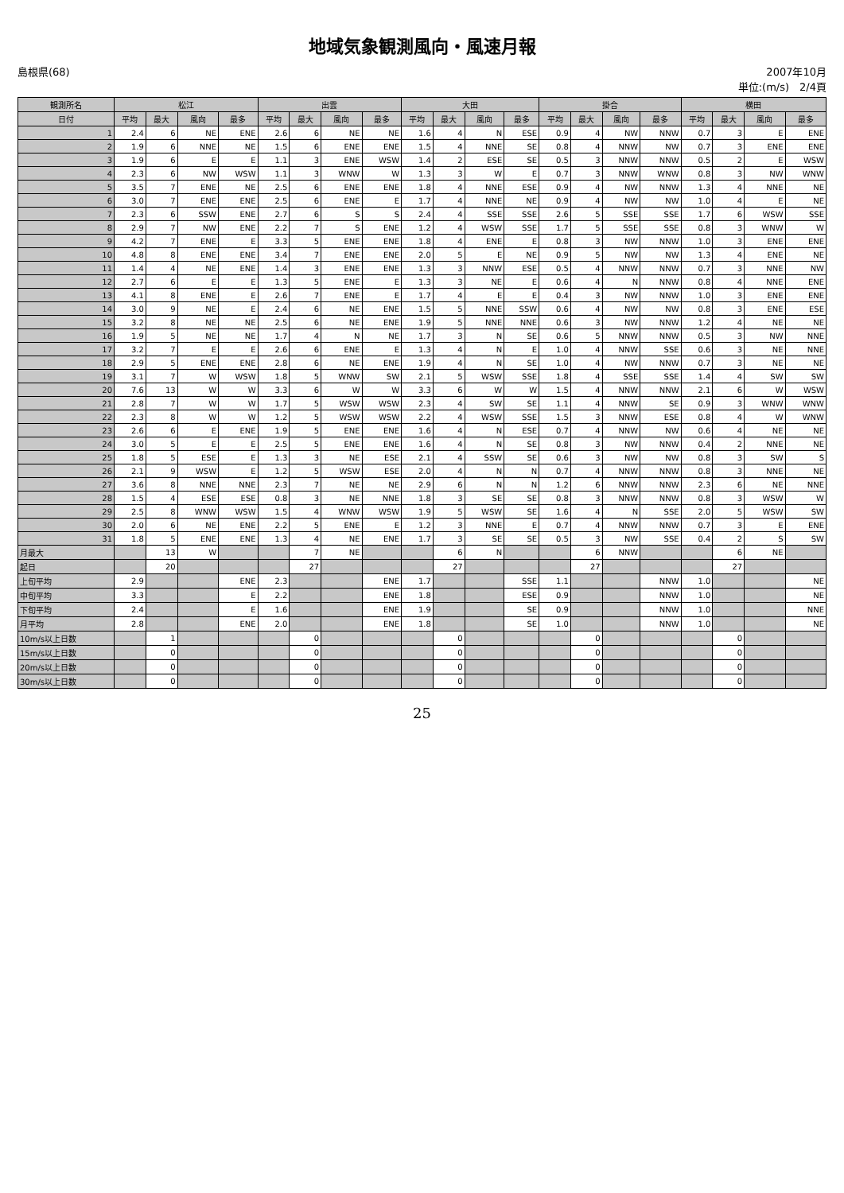地域気象観測風向・風速月報
島根県(68) 2007年10月
単位:(m/s)　2/4頁
| 観測所名 | 松江 | | | | 出雲 | | | | 大田 | | | | 掛合 | | | | 横田 | | | |
| --- | --- | --- | --- | --- | --- | --- | --- | --- | --- | --- | --- | --- | --- | --- | --- | --- | --- | --- | --- | --- |
| 日付 | 平均 | 最大 | 風向 | 最多 | 平均 | 最大 | 風向 | 最多 | 平均 | 最大 | 風向 | 最多 | 平均 | 最大 | 風向 | 最多 | 平均 | 最大 | 風向 | 最多 |
| 1 | 2.4 | 6 | NE | ENE | 2.6 | 6 | NE | NE | 1.6 | 4 | N | ESE | 0.9 | 4 | NW | NNW | 0.7 | 3 | E | ENE |
| 2 | 1.9 | 6 | NNE | NE | 1.5 | 6 | ENE | ENE | 1.5 | 4 | NNE | SE | 0.8 | 4 | NNW | NW | 0.7 | 3 | ENE | ENE |
| 3 | 1.9 | 6 | E | E | 1.1 | 3 | ENE | WSW | 1.4 | 2 | ESE | SE | 0.5 | 3 | NNW | NNW | 0.5 | 2 | E | WSW |
| 4 | 2.3 | 6 | NW | WSW | 1.1 | 3 | WNW | W | 1.3 | 3 | W | E | 0.7 | 3 | NNW | WNW | 0.8 | 3 | NW | WNW |
| 5 | 3.5 | 7 | ENE | NE | 2.5 | 6 | ENE | ENE | 1.8 | 4 | NNE | ESE | 0.9 | 4 | NW | NNW | 1.3 | 4 | NNE | NE |
| 6 | 3.0 | 7 | ENE | ENE | 2.5 | 6 | ENE | E | 1.7 | 4 | NNE | NE | 0.9 | 4 | NW | NW | 1.0 | 4 | E | NE |
| 7 | 2.3 | 6 | SSW | ENE | 2.7 | 6 | S | S | 2.4 | 4 | SSE | SSE | 2.6 | 5 | SSE | SSE | 1.7 | 6 | WSW | SSE |
| 8 | 2.9 | 7 | NW | ENE | 2.2 | 7 | S | ENE | 1.2 | 4 | WSW | SSE | 1.7 | 5 | SSE | SSE | 0.8 | 3 | WNW | W |
| 9 | 4.2 | 7 | ENE | E | 3.3 | 5 | ENE | ENE | 1.8 | 4 | ENE | E | 0.8 | 3 | NW | NNW | 1.0 | 3 | ENE | ENE |
| 10 | 4.8 | 8 | ENE | ENE | 3.4 | 7 | ENE | ENE | 2.0 | 5 | E | NE | 0.9 | 5 | NW | NW | 1.3 | 4 | ENE | NE |
| 11 | 1.4 | 4 | NE | ENE | 1.4 | 3 | ENE | ENE | 1.3 | 3 | NNW | ESE | 0.5 | 4 | NNW | NNW | 0.7 | 3 | NNE | NW |
| 12 | 2.7 | 6 | E | E | 1.3 | 5 | ENE | E | 1.3 | 3 | NE | E | 0.6 | 4 | N | NNW | 0.8 | 4 | NNE | ENE |
| 13 | 4.1 | 8 | ENE | E | 2.6 | 7 | ENE | E | 1.7 | 4 | E | E | 0.4 | 3 | NW | NNW | 1.0 | 3 | ENE | ENE |
| 14 | 3.0 | 9 | NE | E | 2.4 | 6 | NE | ENE | 1.5 | 5 | NNE | SSW | 0.6 | 4 | NW | NW | 0.8 | 3 | ENE | ESE |
| 15 | 3.2 | 8 | NE | NE | 2.5 | 6 | NE | ENE | 1.9 | 5 | NNE | NNE | 0.6 | 3 | NW | NNW | 1.2 | 4 | NE | NE |
| 16 | 1.9 | 5 | NE | NE | 1.7 | 4 | N | NE | 1.7 | 3 | N | SE | 0.6 | 5 | NNW | NNW | 0.5 | 3 | NW | NNE |
| 17 | 3.2 | 7 | E | E | 2.6 | 6 | ENE | E | 1.3 | 4 | N | E | 1.0 | 4 | NNW | SSE | 0.6 | 3 | NE | NNE |
| 18 | 2.9 | 5 | ENE | ENE | 2.8 | 6 | NE | ENE | 1.9 | 4 | N | SE | 1.0 | 4 | NW | NNW | 0.7 | 3 | NE | NE |
| 19 | 3.1 | 7 | W | WSW | 1.8 | 5 | WNW | SW | 2.1 | 5 | WSW | SSE | 1.8 | 4 | SSE | SSE | 1.4 | 4 | SW | SW |
| 20 | 7.6 | 13 | W | W | 3.3 | 6 | W | W | 3.3 | 6 | W | W | 1.5 | 4 | NNW | NNW | 2.1 | 6 | W | WSW |
| 21 | 2.8 | 7 | W | W | 1.7 | 5 | WSW | WSW | 2.3 | 4 | SW | SE | 1.1 | 4 | NNW | SE | 0.9 | 3 | WNW | WNW |
| 22 | 2.3 | 8 | W | W | 1.2 | 5 | WSW | WSW | 2.2 | 4 | WSW | SSE | 1.5 | 3 | NNW | ESE | 0.8 | 4 | W | WNW |
| 23 | 2.6 | 6 | E | ENE | 1.9 | 5 | ENE | ENE | 1.6 | 4 | N | ESE | 0.7 | 4 | NNW | NW | 0.6 | 4 | NE | NE |
| 24 | 3.0 | 5 | E | E | 2.5 | 5 | ENE | ENE | 1.6 | 4 | N | SE | 0.8 | 3 | NW | NNW | 0.4 | 2 | NNE | NE |
| 25 | 1.8 | 5 | ESE | E | 1.3 | 3 | NE | ESE | 2.1 | 4 | SSW | SE | 0.6 | 3 | NW | NW | 0.8 | 3 | SW | S |
| 26 | 2.1 | 9 | WSW | E | 1.2 | 5 | WSW | ESE | 2.0 | 4 | N | N | 0.7 | 4 | NNW | NNW | 0.8 | 3 | NNE | NE |
| 27 | 3.6 | 8 | NNE | NNE | 2.3 | 7 | NE | NE | 2.9 | 6 | N | N | 1.2 | 6 | NNW | NNW | 2.3 | 6 | NE | NNE |
| 28 | 1.5 | 4 | ESE | ESE | 0.8 | 3 | NE | NNE | 1.8 | 3 | SE | SE | 0.8 | 3 | NNW | NNW | 0.8 | 3 | WSW | W |
| 29 | 2.5 | 8 | WNW | WSW | 1.5 | 4 | WNW | WSW | 1.9 | 5 | WSW | SE | 1.6 | 4 | N | SSE | 2.0 | 5 | WSW | SW |
| 30 | 2.0 | 6 | NE | ENE | 2.2 | 5 | ENE | E | 1.2 | 3 | NNE | E | 0.7 | 4 | NNW | NNW | 0.7 | 3 | E | ENE |
| 31 | 1.8 | 5 | ENE | ENE | 1.3 | 4 | NE | ENE | 1.7 | 3 | SE | SE | 0.5 | 3 | NW | SSE | 0.4 | 2 | S | SW |
| 月最大 | | 13 | W | | | 7 | NE | | | 6 | N | | | 6 | NNW | | | 6 | NE | |
| 起日 | | 20 | | | | 27 | | | | 27 | | | | 27 | | | | 27 | | |
| 上旬平均 | 2.9 | | | ENE | 2.3 | | | ENE | 1.7 | | | SSE | 1.1 | | | NNW | 1.0 | | | NE |
| 中旬平均 | 3.3 | | | E | 2.2 | | | ENE | 1.8 | | | ESE | 0.9 | | | NNW | 1.0 | | | NE |
| 下旬平均 | 2.4 | | | E | 1.6 | | | ENE | 1.9 | | | SE | 0.9 | | | NNW | 1.0 | | | NNE |
| 月平均 | 2.8 | | | ENE | 2.0 | | | ENE | 1.8 | | | SE | 1.0 | | | NNW | 1.0 | | | NE |
| 10m/s以上日数 | | 1 | | | | 0 | | | | 0 | | | | 0 | | | | 0 | | |
| 15m/s以上日数 | | 0 | | | | 0 | | | | 0 | | | | 0 | | | | 0 | | |
| 20m/s以上日数 | | 0 | | | | 0 | | | | 0 | | | | 0 | | | | 0 | | |
| 30m/s以上日数 | | 0 | | | | 0 | | | | 0 | | | | 0 | | | | 0 | | |
25